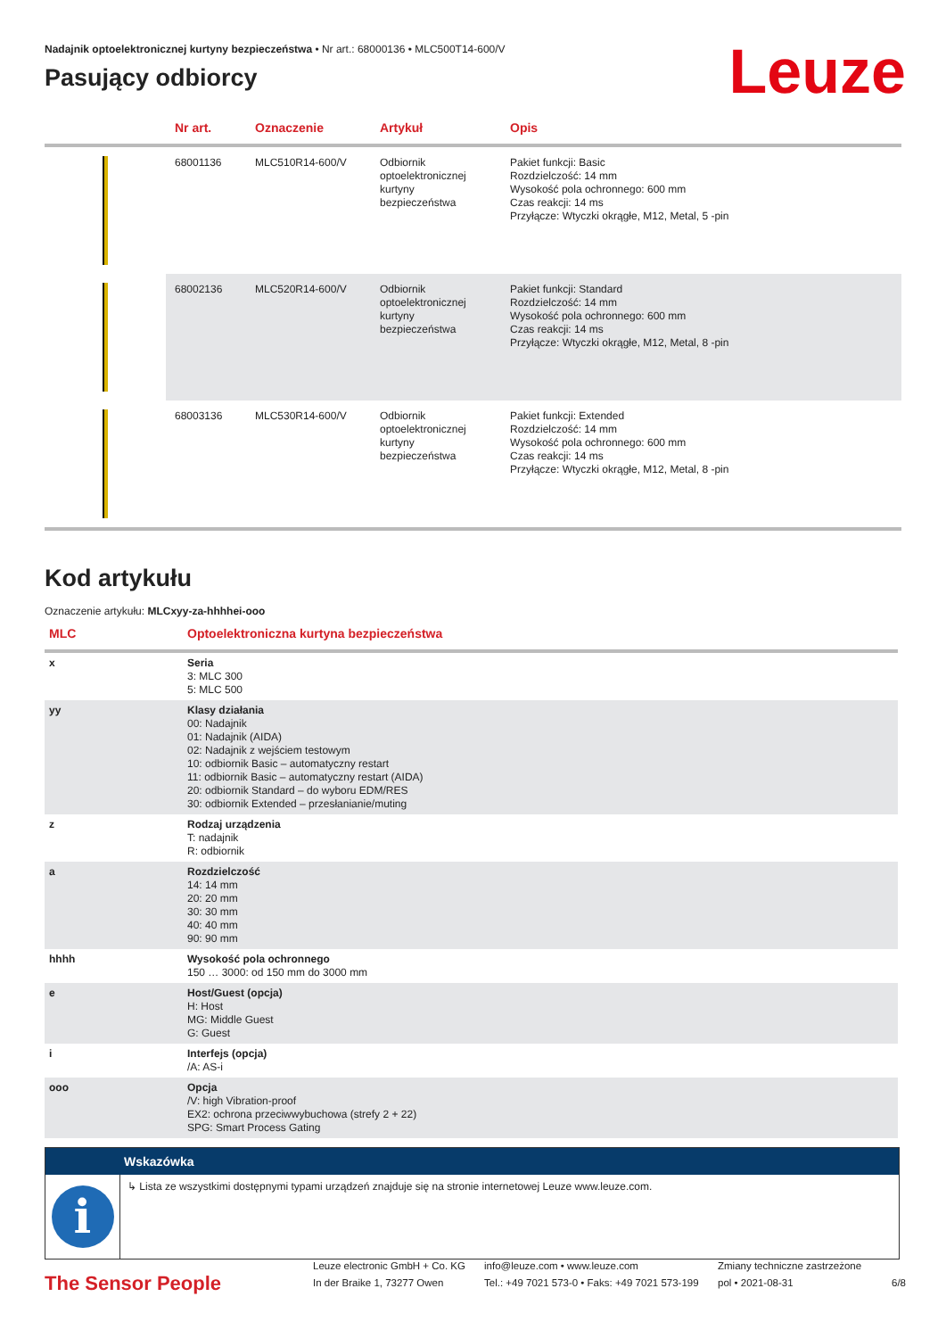Leuze
Nadajnik optoelektronicznej kurtyny bezpieczeństwa • Nr art.: 68000136 • MLC500T14-600/V
Pasujący odbiorcy
| | Nr art. | Oznaczenie | Artykuł | Opis |
| --- | --- | --- | --- | --- |
| | 68001136 | MLC510R14-600/V | Odbiornik optoelektronicznej kurtyny bezpieczeństwa | Pakiet funkcji: Basic Rozdzielczość: 14 mm Wysokość pola ochronnego: 600 mm Czas reakcji: 14 ms Przyłącze: Wtyczki okrągłe, M12, Metal, 5 -pin |
| | 68002136 | MLC520R14-600/V | Odbiornik optoelektronicznej kurtyny bezpieczeństwa | Pakiet funkcji: Standard Rozdzielczość: 14 mm Wysokość pola ochronnego: 600 mm Czas reakcji: 14 ms Przyłącze: Wtyczki okrągłe, M12, Metal, 8 -pin |
| | 68003136 | MLC530R14-600/V | Odbiornik optoelektronicznej kurtyny bezpieczeństwa | Pakiet funkcji: Extended Rozdzielczość: 14 mm Wysokość pola ochronnego: 600 mm Czas reakcji: 14 ms Przyłącze: Wtyczki okrągłe, M12, Metal, 8 -pin |
Kod artykułu
Oznaczenie artykułu: MLCxyy-za-hhhhei-ooo
| MLC | Optoelektroniczna kurtyna bezpieczeństwa |
| --- | --- |
| x | Seria 3: MLC 300 5: MLC 500 |
| yy | Klasy działania 00: Nadajnik 01: Nadajnik (AIDA) 02: Nadajnik z wejściem testowym 10: odbiornik Basic – automatyczny restart 11: odbiornik Basic – automatyczny restart (AIDA) 20: odbiornik Standard – do wyboru EDM/RES 30: odbiornik Extended – przesłanianie/muting |
| z | Rodzaj urządzenia T: nadajnik R: odbiornik |
| a | Rozdzielczość 14: 14 mm 20: 20 mm 30: 30 mm 40: 40 mm 90: 90 mm |
| hhhh | Wysokość pola ochronnego 150 … 3000: od 150 mm do 3000 mm |
| e | Host/Guest (opcja) H: Host MG: Middle Guest G: Guest |
| i | Interfejs (opcja) /A: AS-i |
| ooo | Opcja /V: high Vibration-proof EX2: ochrona przeciwwybuchowa (strefy 2 + 22) SPG: Smart Process Gating |
Wskazówka
i
↳ Lista ze wszystkimi dostępnymi typami urządzeń znajduje się na stronie internetowej Leuze www.leuze.com.
The Sensor People
Leuze electronic GmbH + Co. KG
In der Braike 1, 73277 Owen
info@leuze.com • www.leuze.com
Tel.: +49 7021 573-0 • Faks: +49 7021 573-199
Zmiany techniczne zastrzeżone
pol • 2021-08-31
6/8